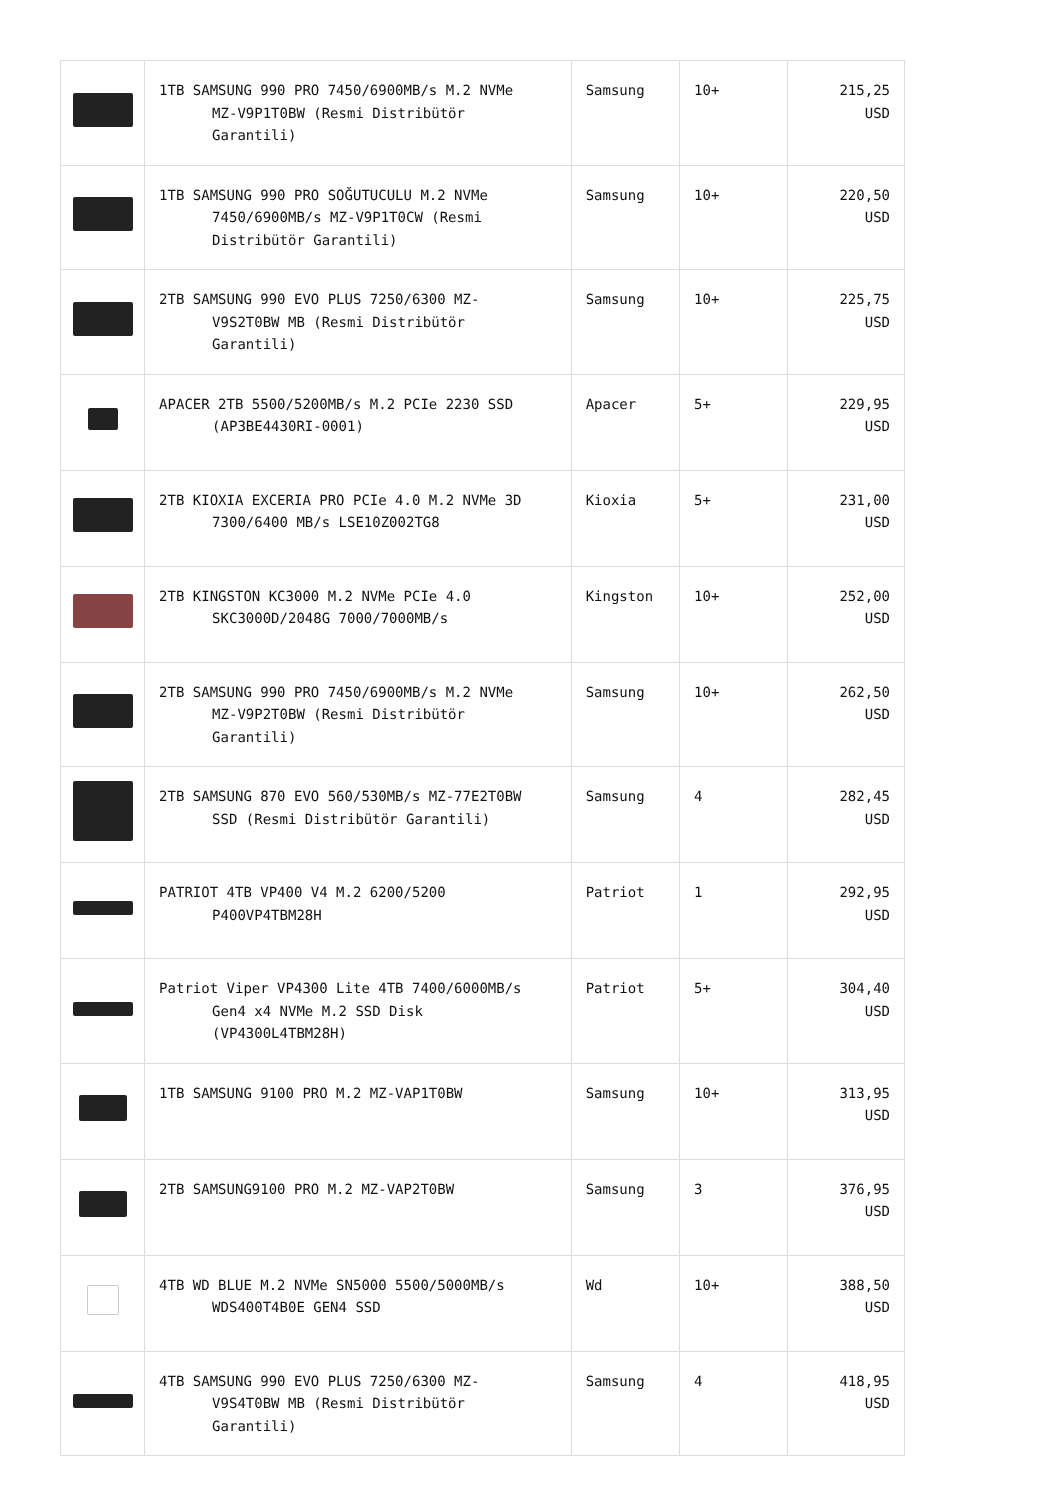| | 1TB SAMSUNG 990 PRO 7450/6900MB/s M.2 NVMe MZ-V9P1T0BW (Resmi Distribütör Garantili) | Samsung | 10+ | 215,25 USD |
| | 1TB SAMSUNG 990 PRO SOĞUTUCULU M.2 NVMe 7450/6900MB/s MZ-V9P1T0CW (Resmi Distribütör Garantili) | Samsung | 10+ | 220,50 USD |
| | 2TB SAMSUNG 990 EVO PLUS 7250/6300 MZ- V9S2T0BW MB (Resmi Distribütör Garantili) | Samsung | 10+ | 225,75 USD |
| | APACER 2TB 5500/5200MB/s M.2 PCIe 2230 SSD (AP3BE4430RI-0001) | Apacer | 5+ | 229,95 USD |
| | 2TB KIOXIA EXCERIA PRO PCIe 4.0 M.2 NVMe 3D 7300/6400 MB/s LSE10Z002TG8 | Kioxia | 5+ | 231,00 USD |
| | 2TB KINGSTON KC3000 M.2 NVMe PCIe 4.0 SKC3000D/2048G 7000/7000MB/s | Kingston | 10+ | 252,00 USD |
| | 2TB SAMSUNG 990 PRO 7450/6900MB/s M.2 NVMe MZ-V9P2T0BW (Resmi Distribütör Garantili) | Samsung | 10+ | 262,50 USD |
| | 2TB SAMSUNG 870 EVO 560/530MB/s MZ-77E2T0BW SSD (Resmi Distribütör Garantili) | Samsung | 4 | 282,45 USD |
| | PATRIOT 4TB VP400 V4 M.2 6200/5200 P400VP4TBM28H | Patriot | 1 | 292,95 USD |
| | Patriot Viper VP4300 Lite 4TB 7400/6000MB/s Gen4 x4 NVMe M.2 SSD Disk (VP4300L4TBM28H) | Patriot | 5+ | 304,40 USD |
| | 1TB SAMSUNG 9100 PRO M.2 MZ-VAP1T0BW | Samsung | 10+ | 313,95 USD |
| | 2TB SAMSUNG9100 PRO M.2 MZ-VAP2T0BW | Samsung | 3 | 376,95 USD |
| | 4TB WD BLUE M.2 NVMe SN5000 5500/5000MB/s WDS400T4B0E GEN4 SSD | Wd | 10+ | 388,50 USD |
| | 4TB SAMSUNG 990 EVO PLUS 7250/6300 MZ- V9S4T0BW MB (Resmi Distribütör Garantili) | Samsung | 4 | 418,95 USD |